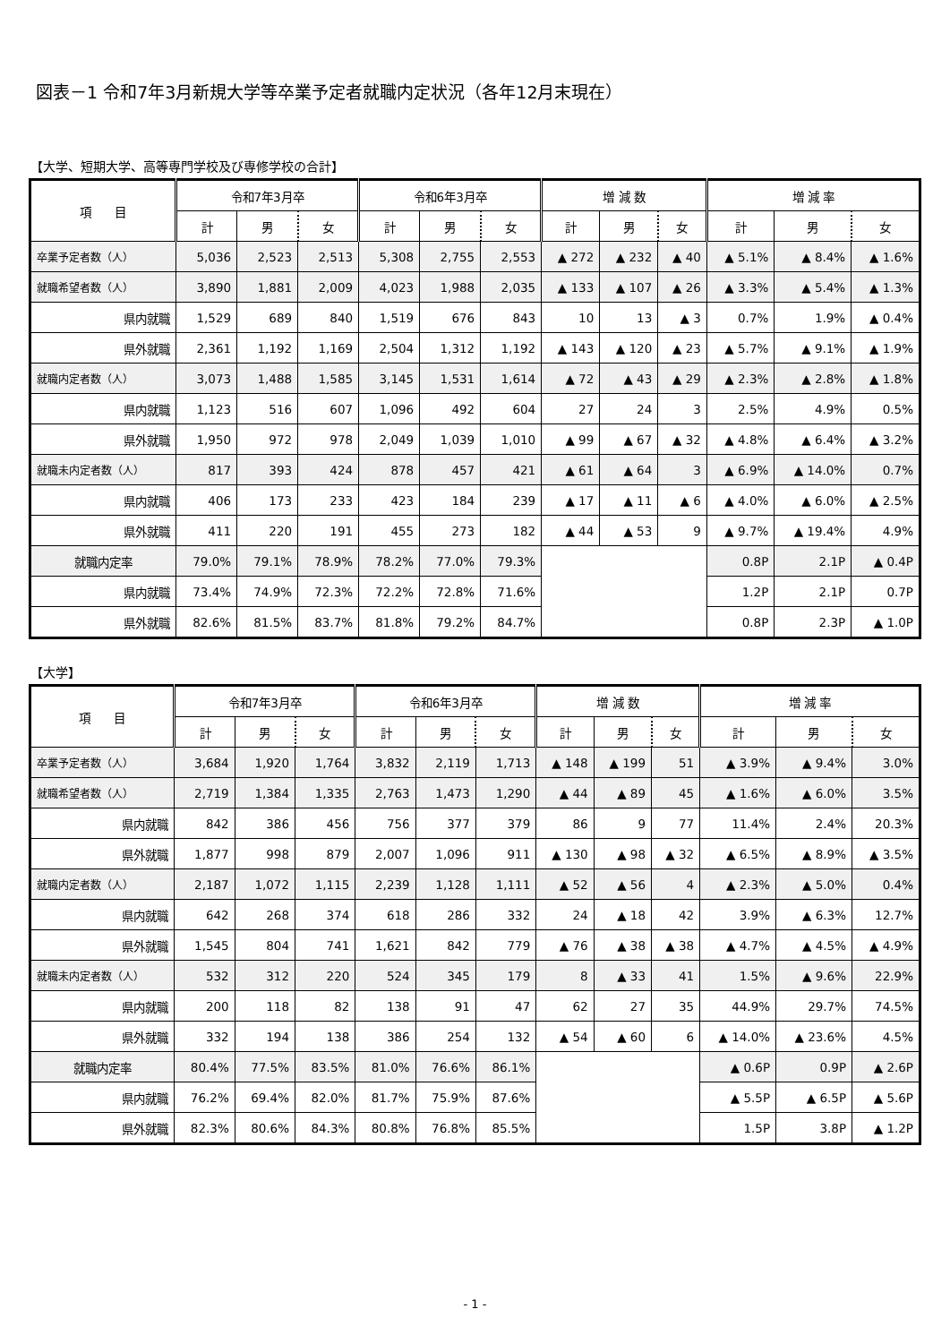図表－1 令和7年3月新規大学等卒業予定者就職内定状況（各年12月末現在）
【大学、短期大学、高等専門学校及び専修学校の合計】
| 項 目 | 令和7年3月卒 | | | 令和6年3月卒 | | | 増 減 数 | | | 増 減 率 | | |
| --- | --- | --- | --- | --- | --- | --- | --- | --- | --- | --- | --- | --- |
| | 計 | 男 | 女 | 計 | 男 | 女 | 計 | 男 | 女 | 計 | 男 | 女 |
| 卒業予定者数（人） | 5,036 | 2,523 | 2,513 | 5,308 | 2,755 | 2,553 | ▲ 272 | ▲ 232 | ▲ 40 | ▲ 5.1% | ▲ 8.4% | ▲ 1.6% |
| 就職希望者数（人） | 3,890 | 1,881 | 2,009 | 4,023 | 1,988 | 2,035 | ▲ 133 | ▲ 107 | ▲ 26 | ▲ 3.3% | ▲ 5.4% | ▲ 1.3% |
| 県内就職 | 1,529 | 689 | 840 | 1,519 | 676 | 843 | 10 | 13 | ▲ 3 | 0.7% | 1.9% | ▲ 0.4% |
| 県外就職 | 2,361 | 1,192 | 1,169 | 2,504 | 1,312 | 1,192 | ▲ 143 | ▲ 120 | ▲ 23 | ▲ 5.7% | ▲ 9.1% | ▲ 1.9% |
| 就職内定者数（人） | 3,073 | 1,488 | 1,585 | 3,145 | 1,531 | 1,614 | ▲ 72 | ▲ 43 | ▲ 29 | ▲ 2.3% | ▲ 2.8% | ▲ 1.8% |
| 県内就職 | 1,123 | 516 | 607 | 1,096 | 492 | 604 | 27 | 24 | 3 | 2.5% | 4.9% | 0.5% |
| 県外就職 | 1,950 | 972 | 978 | 2,049 | 1,039 | 1,010 | ▲ 99 | ▲ 67 | ▲ 32 | ▲ 4.8% | ▲ 6.4% | ▲ 3.2% |
| 就職未内定者数（人） | 817 | 393 | 424 | 878 | 457 | 421 | ▲ 61 | ▲ 64 | 3 | ▲ 6.9% | ▲ 14.0% | 0.7% |
| 県内就職 | 406 | 173 | 233 | 423 | 184 | 239 | ▲ 17 | ▲ 11 | ▲ 6 | ▲ 4.0% | ▲ 6.0% | ▲ 2.5% |
| 県外就職 | 411 | 220 | 191 | 455 | 273 | 182 | ▲ 44 | ▲ 53 | 9 | ▲ 9.7% | ▲ 19.4% | 4.9% |
| 就職内定率 | 79.0% | 79.1% | 78.9% | 78.2% | 77.0% | 79.3% | | | | 0.8P | 2.1P | ▲ 0.4P |
| 県内就職 | 73.4% | 74.9% | 72.3% | 72.2% | 72.8% | 71.6% | | | | 1.2P | 2.1P | 0.7P |
| 県外就職 | 82.6% | 81.5% | 83.7% | 81.8% | 79.2% | 84.7% | | | | 0.8P | 2.3P | ▲ 1.0P |
【大学】
| 項 目 | 令和7年3月卒 | | | 令和6年3月卒 | | | 増 減 数 | | | 増 減 率 | | |
| --- | --- | --- | --- | --- | --- | --- | --- | --- | --- | --- | --- | --- |
| | 計 | 男 | 女 | 計 | 男 | 女 | 計 | 男 | 女 | 計 | 男 | 女 |
| 卒業予定者数（人） | 3,684 | 1,920 | 1,764 | 3,832 | 2,119 | 1,713 | ▲ 148 | ▲ 199 | 51 | ▲ 3.9% | ▲ 9.4% | 3.0% |
| 就職希望者数（人） | 2,719 | 1,384 | 1,335 | 2,763 | 1,473 | 1,290 | ▲ 44 | ▲ 89 | 45 | ▲ 1.6% | ▲ 6.0% | 3.5% |
| 県内就職 | 842 | 386 | 456 | 756 | 377 | 379 | 86 | 9 | 77 | 11.4% | 2.4% | 20.3% |
| 県外就職 | 1,877 | 998 | 879 | 2,007 | 1,096 | 911 | ▲ 130 | ▲ 98 | ▲ 32 | ▲ 6.5% | ▲ 8.9% | ▲ 3.5% |
| 就職内定者数（人） | 2,187 | 1,072 | 1,115 | 2,239 | 1,128 | 1,111 | ▲ 52 | ▲ 56 | 4 | ▲ 2.3% | ▲ 5.0% | 0.4% |
| 県内就職 | 642 | 268 | 374 | 618 | 286 | 332 | 24 | ▲ 18 | 42 | 3.9% | ▲ 6.3% | 12.7% |
| 県外就職 | 1,545 | 804 | 741 | 1,621 | 842 | 779 | ▲ 76 | ▲ 38 | ▲ 38 | ▲ 4.7% | ▲ 4.5% | ▲ 4.9% |
| 就職未内定者数（人） | 532 | 312 | 220 | 524 | 345 | 179 | 8 | ▲ 33 | 41 | 1.5% | ▲ 9.6% | 22.9% |
| 県内就職 | 200 | 118 | 82 | 138 | 91 | 47 | 62 | 27 | 35 | 44.9% | 29.7% | 74.5% |
| 県外就職 | 332 | 194 | 138 | 386 | 254 | 132 | ▲ 54 | ▲ 60 | 6 | ▲ 14.0% | ▲ 23.6% | 4.5% |
| 就職内定率 | 80.4% | 77.5% | 83.5% | 81.0% | 76.6% | 86.1% | | | | ▲ 0.6P | 0.9P | ▲ 2.6P |
| 県内就職 | 76.2% | 69.4% | 82.0% | 81.7% | 75.9% | 87.6% | | | | ▲ 5.5P | ▲ 6.5P | ▲ 5.6P |
| 県外就職 | 82.3% | 80.6% | 84.3% | 80.8% | 76.8% | 85.5% | | | | 1.5P | 3.8P | ▲ 1.2P |
- 1 -